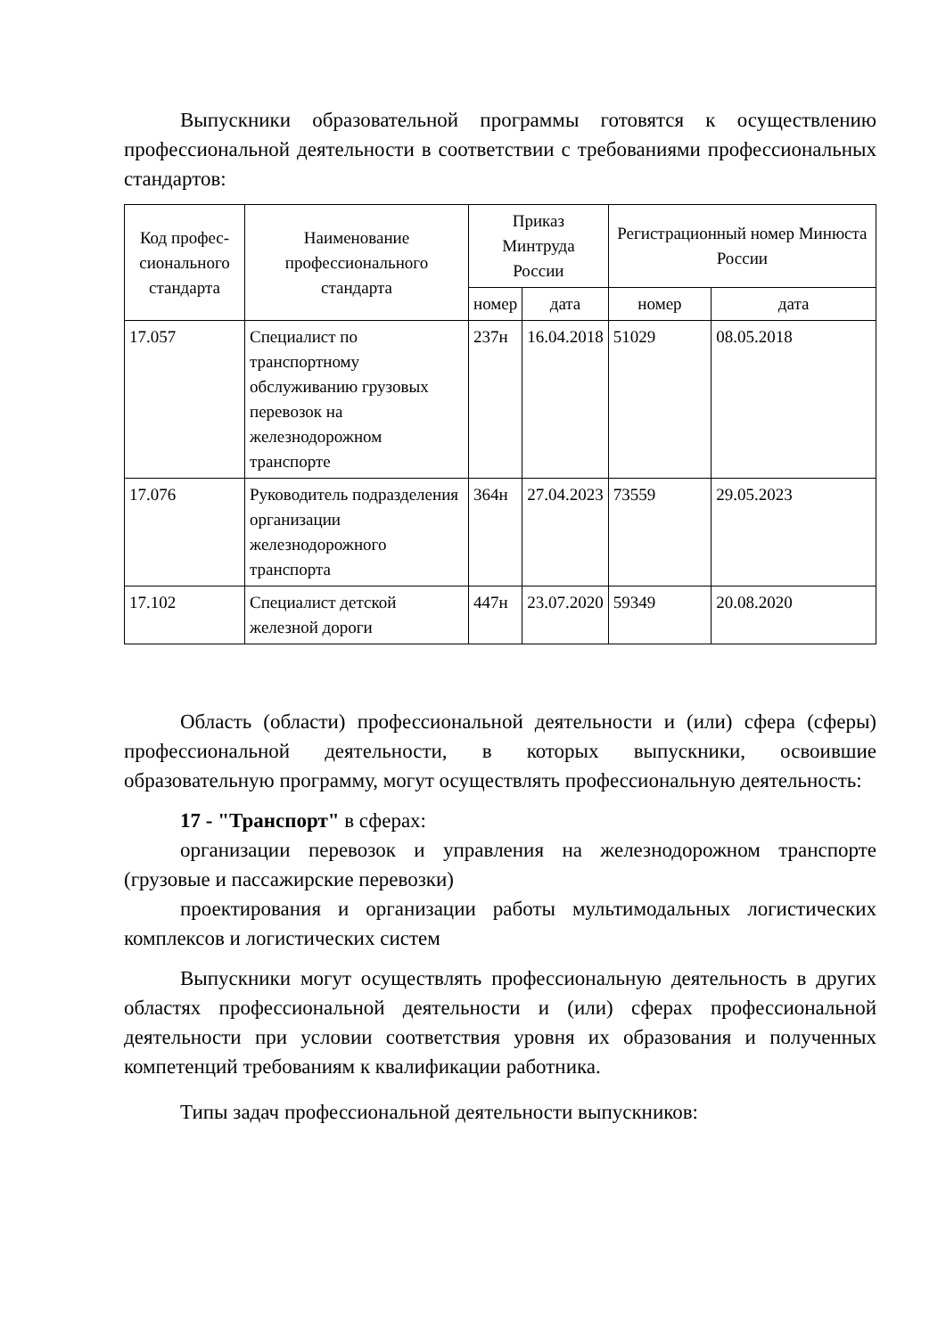Выпускники образовательной программы готовятся к осуществлению профессиональной деятельности в соответствии с требованиями профессиональных стандартов:
| Код профес-сионального стандарта | Наименование профессионального стандарта | Приказ Минтруда России | | Регистрационный номер Минюста России | |
| --- | --- | --- | --- | --- | --- |
| | | номер | дата | номер | дата |
| 17.057 | Специалист по транспортному обслуживанию грузовых перевозок на железнодорожном транспорте | 237н | 16.04.2018 | 51029 | 08.05.2018 |
| 17.076 | Руководитель подразделения организации железнодорожного транспорта | 364н | 27.04.2023 | 73559 | 29.05.2023 |
| 17.102 | Специалист детской железной дороги | 447н | 23.07.2020 | 59349 | 20.08.2020 |
Область (области) профессиональной деятельности и (или) сфера (сферы) профессиональной деятельности, в которых выпускники, освоившие образовательную программу, могут осуществлять профессиональную деятельность:
17 - "Транспорт" в сферах:
организации перевозок и управления на железнодорожном транспорте (грузовые и пассажирские перевозки)
проектирования и организации работы мультимодальных логистических комплексов и логистических систем
Выпускники могут осуществлять профессиональную деятельность в других областях профессиональной деятельности и (или) сферах профессиональной деятельности при условии соответствия уровня их образования и полученных компетенций требованиям к квалификации работника.
Типы задач профессиональной деятельности выпускников: